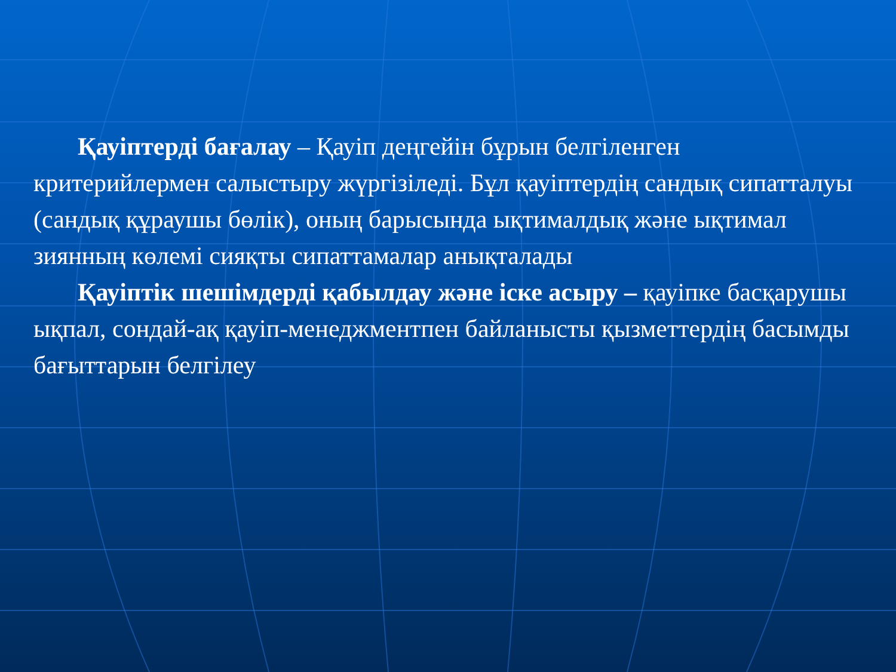Қауіптерді бағалау – Қауіп деңгейін бұрын белгіленген критерийлермен салыстыру жүргізіледі. Бұл қауіптердің сандық сипатталуы (сандық құраушы бөлік), оның барысында ықтималдық және ықтимал зиянның көлемі сияқты сипаттамалар анықталады
Қауіптік шешімдерді қабылдау және іске асыру – қауіпке басқарушы ықпал, сондай-ақ қауіп-менеджментпен байланысты қызметтердің басымды бағыттарын белгілеу